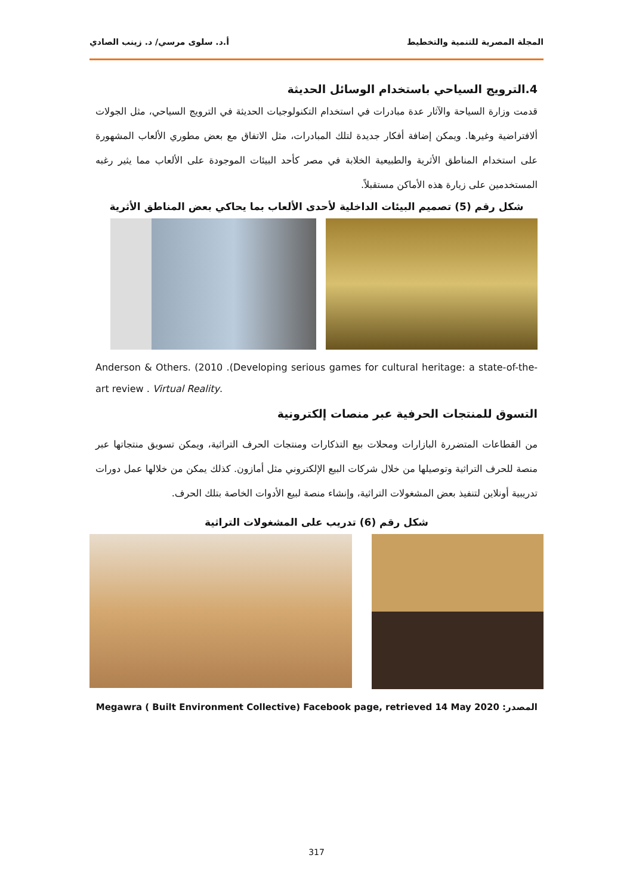المجلة المصرية للتنمية والتخطيط أ.د. سلوى مرسي/ د. زينب الصادي
4.الترويج السياحي باستخدام الوسائل الحديثة
قدمت وزارة السياحة والآثار عدة مبادرات في استخدام التكنولوجيات الحديثة في الترويج السياحي، مثل الجولات ألافتراضية وغيرها. ويمكن إضافة أفكار جديدة لتلك المبادرات، مثل الاتفاق مع بعض مطوري الألعاب المشهورة على استخدام المناطق الأثرية والطبيعية الخلابة في مصر كأحد البيئات الموجودة على الألعاب مما يثير رغبه المستخدمين على زيارة هذه الأماكن مستقبلاً.
شكل رقم (5) تصميم البيئات الداخلية لأحدى الألعاب بما يحاكي بعض المناطق الأثرية
Anderson & Others. (2010 .(Developing serious games for cultural heritage: a state-of-the-art review . Virtual Reality.
التسوق للمنتجات الحرفية عبر منصات إلكترونية
من القطاعات المتضررة البازارات ومحلات بيع التذكارات ومنتجات الحرف التراثية، ويمكن تسويق منتجاتها عبر منصة للحرف التراثية وتوصيلها من خلال شركات البيع الإلكتروني مثل أمازون. كذلك يمكن من خلالها عمل دورات تدريبية أونلاين لتنفيذ بعض المشغولات التراثية، وإنشاء منصة لبيع الأدوات الخاصة بتلك الحرف.
شكل رقم (6) تدريب على المشغولات التراثية
المصدر: Megawra ( Built Environment Collective) Facebook page, retrieved 14 May 2020
317